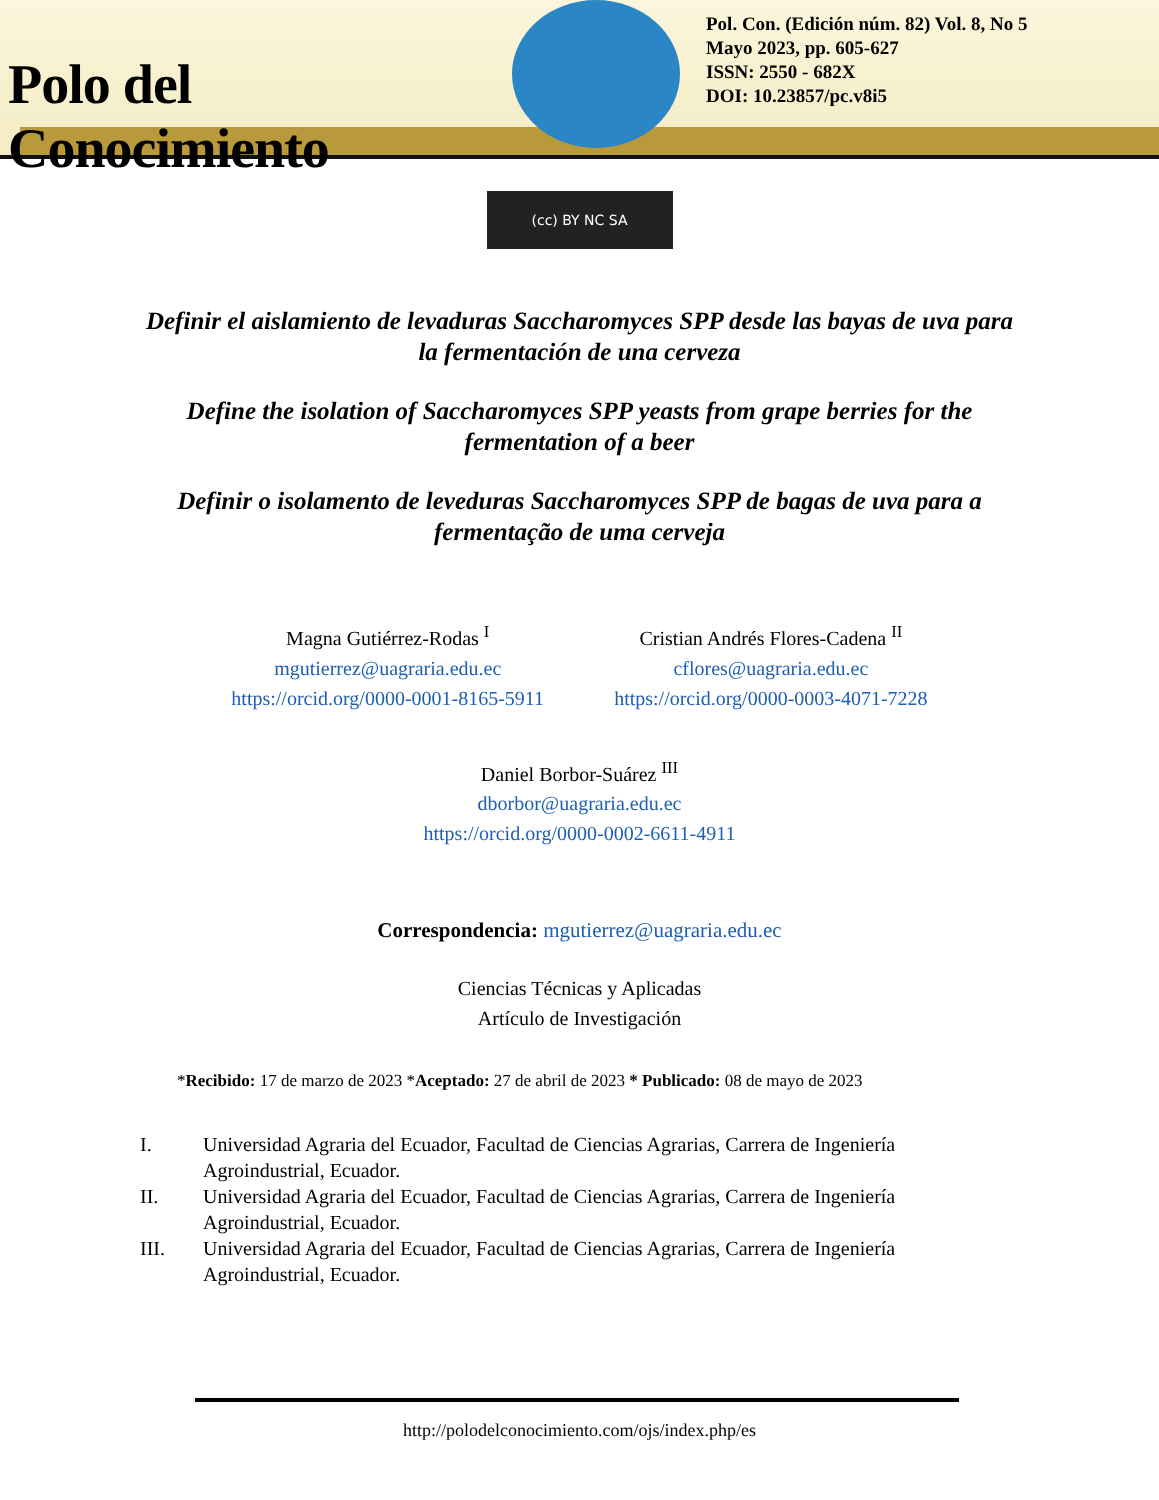Polo del Conocimiento
Pol. Con. (Edición núm. 82) Vol. 8, No 5
Mayo 2023, pp. 605-627
ISSN: 2550 - 682X
DOI: 10.23857/pc.v8i5
(cc) BY NC SA
Definir el aislamiento de levaduras Saccharomyces SPP desde las bayas de uva para la fermentación de una cerveza
Define the isolation of Saccharomyces SPP yeasts from grape berries for the fermentation of a beer
Definir o isolamento de leveduras Saccharomyces SPP de bagas de uva para a fermentação de uma cerveja
Magna Gutiérrez-Rodas <sup>I</sup>
mgutierrez@uagraria.edu.ec
https://orcid.org/0000-0001-8165-5911
Cristian Andrés Flores-Cadena <sup>II</sup>
cflores@uagraria.edu.ec
https://orcid.org/0000-0003-4071-7228
Daniel Borbor-Suárez <sup>III</sup>
dborbor@uagraria.edu.ec
https://orcid.org/0000-0002-6611-4911
Correspondencia: mgutierrez@uagraria.edu.ec
Ciencias Técnicas y Aplicadas
Artículo de Investigación
*Recibido: 17 de marzo de 2023 *Aceptado: 27 de abril de 2023 * Publicado: 08 de mayo de 2023
I. Universidad Agraria del Ecuador, Facultad de Ciencias Agrarias, Carrera de Ingeniería Agroindustrial, Ecuador.
II. Universidad Agraria del Ecuador, Facultad de Ciencias Agrarias, Carrera de Ingeniería Agroindustrial, Ecuador.
III. Universidad Agraria del Ecuador, Facultad de Ciencias Agrarias, Carrera de Ingeniería Agroindustrial, Ecuador.
http://polodelconocimiento.com/ojs/index.php/es